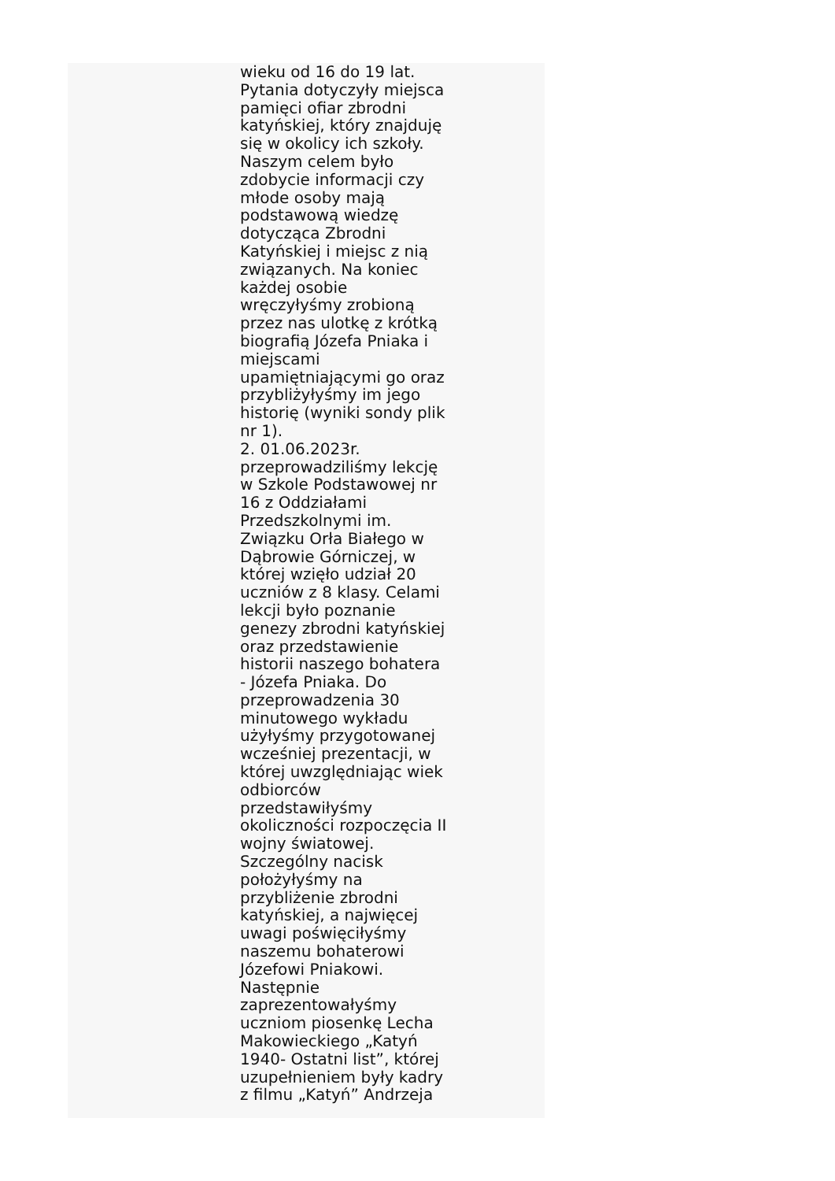wieku od 16 do 19 lat.
Pytania dotyczyły miejsca
pamięci ofiar zbrodni
katyńskiej, który znajduję
się w okolicy ich szkoły.
Naszym celem było
zdobycie informacji czy
młode osoby mają
podstawową wiedzę
dotycząca Zbrodni
Katyńskiej i miejsc z nią
związanych. Na koniec
każdej osobie
wręczyłyśmy zrobioną
przez nas ulotkę z krótką
biografią Józefa Pniaka i
miejscami
upamiętniającymi go oraz
przybliżyłyśmy im jego
historię (wyniki sondy plik
nr 1).
2. 01.06.2023r.
przeprowadziliśmy lekcję
w Szkole Podstawowej nr
16 z Oddziałami
Przedszkolnymi im.
Związku Orła Białego w
Dąbrowie Górniczej, w
której wzięło udział 20
uczniów z 8 klasy. Celami
lekcji było poznanie
genezy zbrodni katyńskiej
oraz przedstawienie
historii naszego bohatera
- Józefa Pniaka. Do
przeprowadzenia 30
minutowego wykładu
użyłyśmy przygotowanej
wcześniej prezentacji, w
której uwzględniając wiek
odbiorców
przedstawiłyśmy
okoliczności rozpoczęcia II
wojny światowej.
Szczególny nacisk
położyłyśmy na
przybliżenie zbrodni
katyńskiej, a najwięcej
uwagi poświęciłyśmy
naszemu bohaterowi
Józefowi Pniakowi.
Następnie
zaprezentowałyśmy
uczniom piosenkę Lecha
Makowieckiego „Katyń
1940- Ostatni list”, której
uzupełnieniem były kadry
z filmu „Katyń” Andrzeja